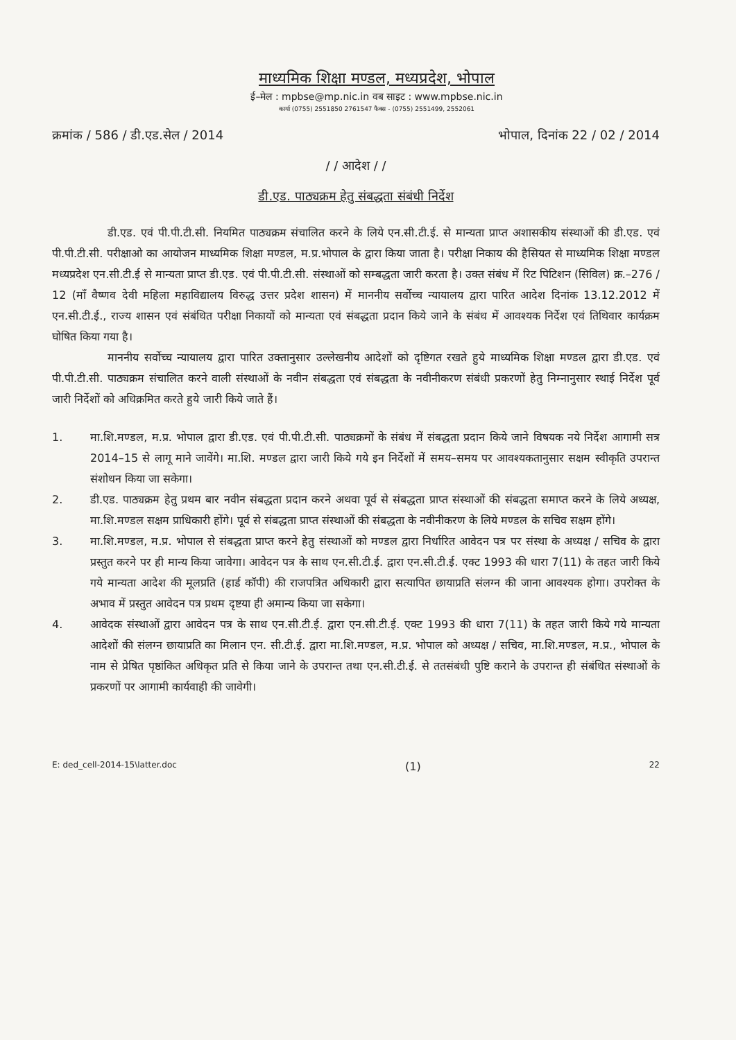माध्यमिक शिक्षा मण्डल, मध्यप्रदेश, भोपाल
ई–मेल : mpbse@mp.nic.in वब साइट : www.mpbse.nic.in
कार्या (0755) 2551850 2761547 फैक्स - (0755) 2551499, 2552061
क्रमांक / 586 / डी.एड.सेल / 2014 भोपाल, दिनांक 22 / 02 / 2014
/ / आदेश / /
डी.एड. पाठ्यक्रम हेतु संबद्धता संबंधी निर्देश
डी.एड. एवं पी.पी.टी.सी. नियमित पाठ्यक्रम संचालित करने के लिये एन.सी.टी.ई. से मान्यता प्राप्त अशासकीय संस्थाओं की डी.एड. एवं पी.पी.टी.सी. परीक्षाओ का आयोजन माध्यमिक शिक्षा मण्डल, म.प्र.भोपाल के द्वारा किया जाता है। परीक्षा निकाय की हैसियत से माध्यमिक शिक्षा मण्डल मध्यप्रदेश एन.सी.टी.ई से मान्यता प्राप्त डी.एड. एवं पी.पी.टी.सी. संस्थाओं को सम्बद्धता जारी करता है। उक्त संबंध में रिट पिटिशन (सिविल) क्र.–276 / 12 (माँ वैष्णव देवी महिला महाविद्यालय विरुद्ध उत्तर प्रदेश शासन) में माननीय सर्वोच्च न्यायालय द्वारा पारित आदेश दिनांक 13.12.2012 में एन.सी.टी.ई., राज्य शासन एवं संबंधित परीक्षा निकायों को मान्यता एवं संबद्धता प्रदान किये जाने के संबंध में आवश्यक निर्देश एवं तिथिवार कार्यक्रम घोषित किया गया है।
माननीय सर्वोच्च न्यायालय द्वारा पारित उक्तानुसार उल्लेखनीय आदेशों को दृष्टिगत रखते हुये माध्यमिक शिक्षा मण्डल द्वारा डी.एड. एवं पी.पी.टी.सी. पाठ्यक्रम संचालित करने वाली संस्थाओं के नवीन संबद्धता एवं संबद्धता के नवीनीकरण संबंधी प्रकरणों हेतु निम्नानुसार स्थाई निर्देश पूर्व जारी निर्देशों को अधिक्रमित करते हुये जारी किये जाते हैं।
1. मा.शि.मण्डल, म.प्र. भोपाल द्वारा डी.एड. एवं पी.पी.टी.सी. पाठ्यक्रमों के संबंध में संबद्धता प्रदान किये जाने विषयक नये निर्देश आगामी सत्र 2014–15 से लागू माने जावेंगे। मा.शि. मण्डल द्वारा जारी किये गये इन निर्देशों में समय–समय पर आवश्यकतानुसार सक्षम स्वीकृति उपरान्त संशोधन किया जा सकेगा।
2. डी.एड. पाठ्यक्रम हेतु प्रथम बार नवीन संबद्धता प्रदान करने अथवा पूर्व से संबद्धता प्राप्त संस्थाओं की संबद्धता समाप्त करने के लिये अध्यक्ष, मा.शि.मण्डल सक्षम प्राधिकारी होंगे। पूर्व से संबद्धता प्राप्त संस्थाओं की संबद्धता के नवीनीकरण के लिये मण्डल के सचिव सक्षम होंगे।
3. मा.शि.मण्डल, म.प्र. भोपाल से संबद्धता प्राप्त करने हेतु संस्थाओं को मण्डल द्वारा निर्धारित आवेदन पत्र पर संस्था के अध्यक्ष / सचिव के द्वारा प्रस्तुत करने पर ही मान्य किया जावेगा। आवेदन पत्र के साथ एन.सी.टी.ई. द्वारा एन.सी.टी.ई. एक्ट 1993 की धारा 7(11) के तहत जारी किये गये मान्यता आदेश की मूलप्रति (हार्ड कॉपी) की राजपत्रित अधिकारी द्वारा सत्यापित छायाप्रति संलग्न की जाना आवश्यक होगा। उपरोक्त के अभाव में प्रस्तुत आवेदन पत्र प्रथम दृष्टया ही अमान्य किया जा सकेगा।
4. आवेदक संस्थाओं द्वारा आवेदन पत्र के साथ एन.सी.टी.ई. द्वारा एन.सी.टी.ई. एक्ट 1993 की धारा 7(11) के तहत जारी किये गये मान्यता आदेशों की संलग्न छायाप्रति का मिलान एन. सी.टी.ई. द्वारा मा.शि.मण्डल, म.प्र. भोपाल को अध्यक्ष / सचिव, मा.शि.मण्डल, म.प्र., भोपाल के नाम से प्रेषित पृष्ठांकित अधिकृत प्रति से किया जाने के उपरान्त तथा एन.सी.टी.ई. से ततसंबंधी पुष्टि कराने के उपरान्त ही संबंधित संस्थाओं के प्रकरणों पर आगामी कार्यवाही की जावेगी।
E: ded_cell-2014-15\latter.doc (1) 22